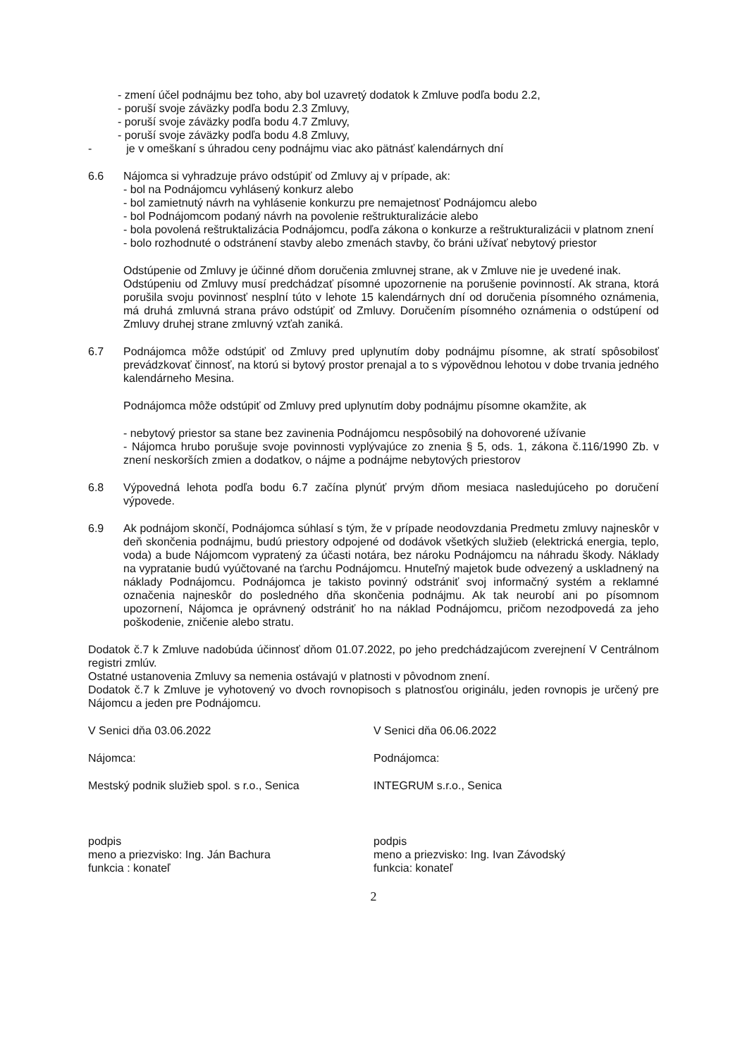- zmení účel podnájmu bez toho, aby bol uzavretý dodatok k Zmluve podľa bodu 2.2,
- poruší svoje záväzky podľa bodu 2.3 Zmluvy,
- poruší svoje záväzky podľa bodu 4.7 Zmluvy,
- poruší svoje záväzky podľa bodu 4.8 Zmluvy,
- je v omeškaní s úhradou ceny podnájmu viac ako pätnásť kalendárnych dní
6.6 Nájomca si vyhradzuje právo odstúpiť od Zmluvy aj v prípade, ak:
- bol na Podnájomcu vyhlásený konkurz alebo
- bol zamietnutý návrh na vyhlásenie konkurzu pre nemajetnosť Podnájomcu alebo
- bol Podnájomcom podaný návrh na povolenie reštrukturalizácie alebo
- bola povolená reštruktalizácia Podnájomcu, podľa zákona o konkurze a reštrukturalizácii v platnom znení
- bolo rozhodnuté o odstránení stavby alebo zmenách stavby, čo bráni užívať nebytový priestor
Odstúpenie od Zmluvy je účinné dňom doručenia zmluvnej strane, ak v Zmluve nie je uvedené inak.
Odstúpeniu od Zmluvy musí predchádzať písomné upozornenie na porušenie povinností. Ak strana, ktorá porušila svoju povinnosť nesplní túto v lehote 15 kalendárnych dní od doručenia písomného oznámenia, má druhá zmluvná strana právo odstúpiť od Zmluvy. Doručením písomného oznámenia o odstúpení od Zmluvy druhej strane zmluvný vzťah zaniká.
6.7 Podnájomca môže odstúpiť od Zmluvy pred uplynutím doby podnájmu písomne, ak stratí spôsobilosť prevádzkovať činnosť, na ktorú si bytový prostor prenajal a to s výpovědnou lehotou v dobe trvania jedného kalendárneho Mesina.
Podnájomca môže odstúpiť od Zmluvy pred uplynutím doby podnájmu písomne okamžite, ak
- nebytový priestor sa stane bez zavinenia Podnájomcu nespôsobilý na dohovorené užívanie
- Nájomca hrubo porušuje svoje povinnosti vyplývajúce zo znenia § 5, ods. 1, zákona č.116/1990 Zb. v znení neskorších zmien a dodatkov, o nájme a podnájme nebytových priestorov
6.8 Výpovedná lehota podľa bodu 6.7 začína plynúť prvým dňom mesiaca nasledujúceho po doručení výpovede.
6.9 Ak podnájom skončí, Podnájomca súhlasí s tým, že v prípade neodovzdania Predmetu zmluvy najneskôr v deň skončenia podnájmu, budú priestory odpojené od dodávok všetkých služieb (elektrická energia, teplo, voda) a bude Nájomcom vypratený za účasti notára, bez nároku Podnájomcu na náhradu škody. Náklady na vypratanie budú vyúčtované na ťarchu Podnájomcu. Hnuteľný majetok bude odvezený a uskladnený na náklady Podnájomcu. Podnájomca je takisto povinný odstrániť svoj informačný systém a reklamné označenia najneskôr do posledného dňa skončenia podnájmu. Ak tak neurobí ani po písomnom upozornení, Nájomca je oprávnený odstrániť ho na náklad Podnájomcu, pričom nezodpovedá za jeho poškodenie, zničenie alebo stratu.
Dodatok č.7 k Zmluve nadobúda účinnosť dňom 01.07.2022, po jeho predchádzajúcom zverejnení V Centrálnom registri zmlúv.
Ostatné ustanovenia Zmluvy sa nemenia ostávajú v platnosti v pôvodnom znení.
Dodatok č.7 k Zmluve je vyhotovený vo dvoch rovnopisoch s platnosťou originálu, jeden rovnopis je určený pre Nájomcu a jeden pre Podnájomcu.
V Senici dňa 03.06.2022 V Senici dňa 06.06.2022
Nájomca: Podnájomca:
Mestský podnik služieb spol. s r.o., Senica INTEGRUM s.r.o., Senica
podpis
meno a priezvisko: Ing. Ján Bachura
funkcia : konateľ
podpis
meno a priezvisko: Ing. Ivan Závodský
funkcia: konateľ
2